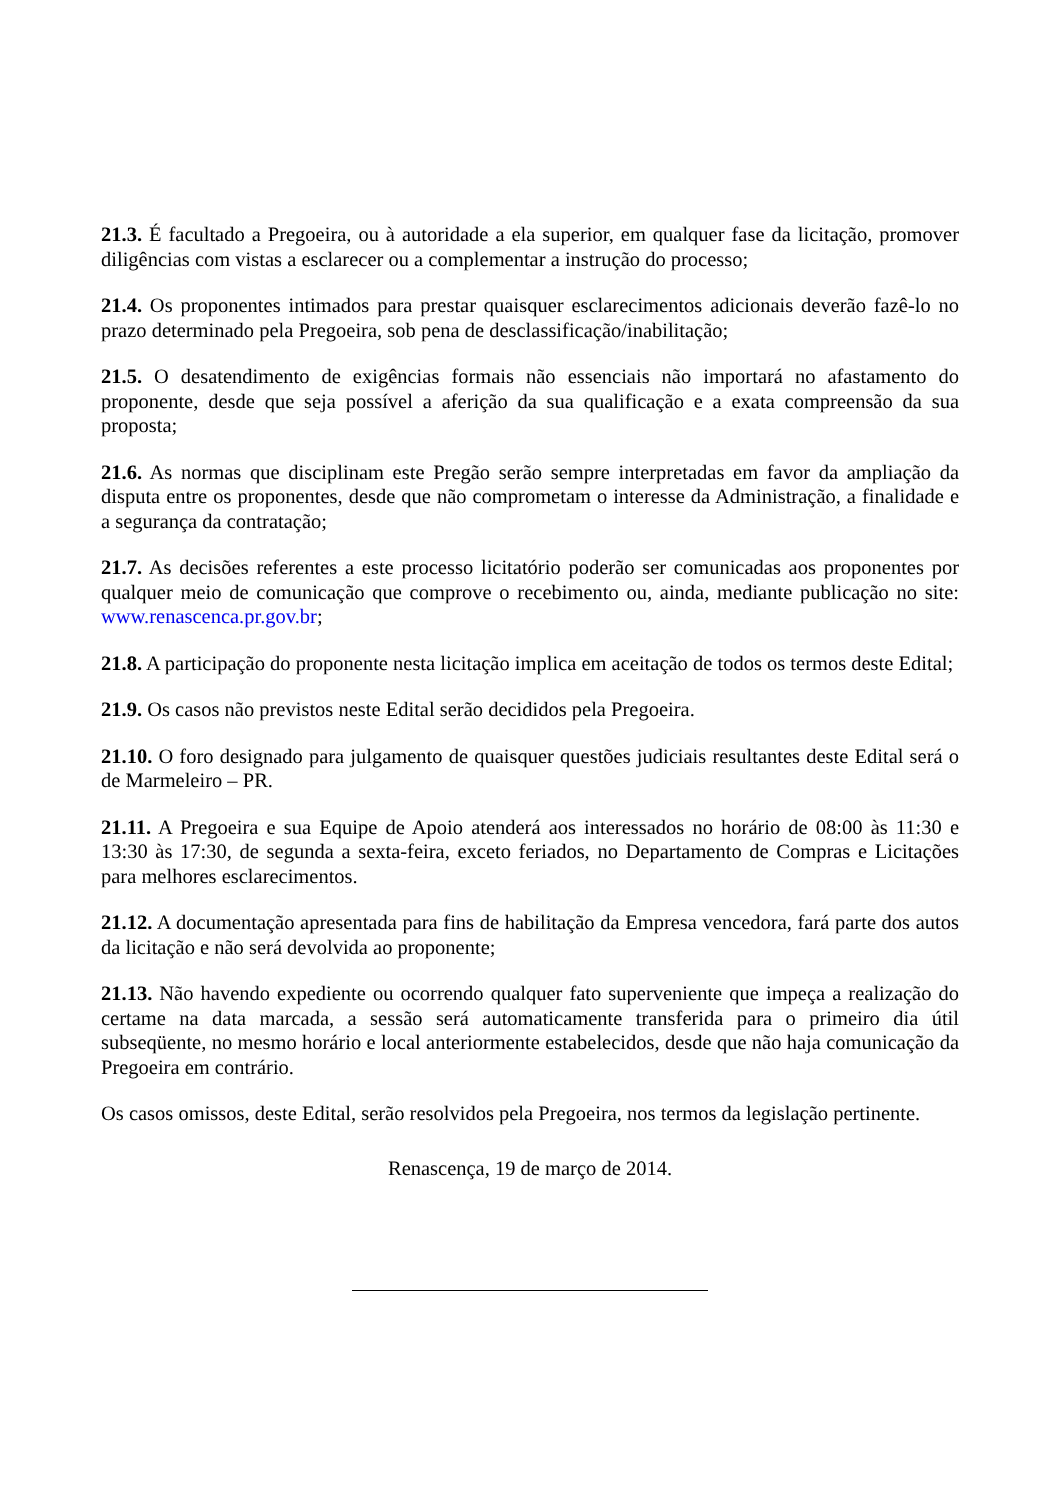21.3. É facultado a Pregoeira, ou à autoridade a ela superior, em qualquer fase da licitação, promover diligências com vistas a esclarecer ou a complementar a instrução do processo;
21.4. Os proponentes intimados para prestar quaisquer esclarecimentos adicionais deverão fazê-lo no prazo determinado pela Pregoeira, sob pena de desclassificação/inabilitação;
21.5. O desatendimento de exigências formais não essenciais não importará no afastamento do proponente, desde que seja possível a aferição da sua qualificação e a exata compreensão da sua proposta;
21.6. As normas que disciplinam este Pregão serão sempre interpretadas em favor da ampliação da disputa entre os proponentes, desde que não comprometam o interesse da Administração, a finalidade e a segurança da contratação;
21.7. As decisões referentes a este processo licitatório poderão ser comunicadas aos proponentes por qualquer meio de comunicação que comprove o recebimento ou, ainda, mediante publicação no site: www.renascenca.pr.gov.br;
21.8. A participação do proponente nesta licitação implica em aceitação de todos os termos deste Edital;
21.9. Os casos não previstos neste Edital serão decididos pela Pregoeira.
21.10. O foro designado para julgamento de quaisquer questões judiciais resultantes deste Edital será o de Marmeleiro – PR.
21.11. A Pregoeira e sua Equipe de Apoio atenderá aos interessados no horário de 08:00 às 11:30 e 13:30 às 17:30, de segunda a sexta-feira, exceto feriados, no Departamento de Compras e Licitações para melhores esclarecimentos.
21.12. A documentação apresentada para fins de habilitação da Empresa vencedora, fará parte dos autos da licitação e não será devolvida ao proponente;
21.13. Não havendo expediente ou ocorrendo qualquer fato superveniente que impeça a realização do certame na data marcada, a sessão será automaticamente transferida para o primeiro dia útil subseqüente, no mesmo horário e local anteriormente estabelecidos, desde que não haja comunicação da Pregoeira em contrário.
Os casos omissos, deste Edital, serão resolvidos pela Pregoeira, nos termos da legislação pertinente.
Renascença, 19 de março de 2014.